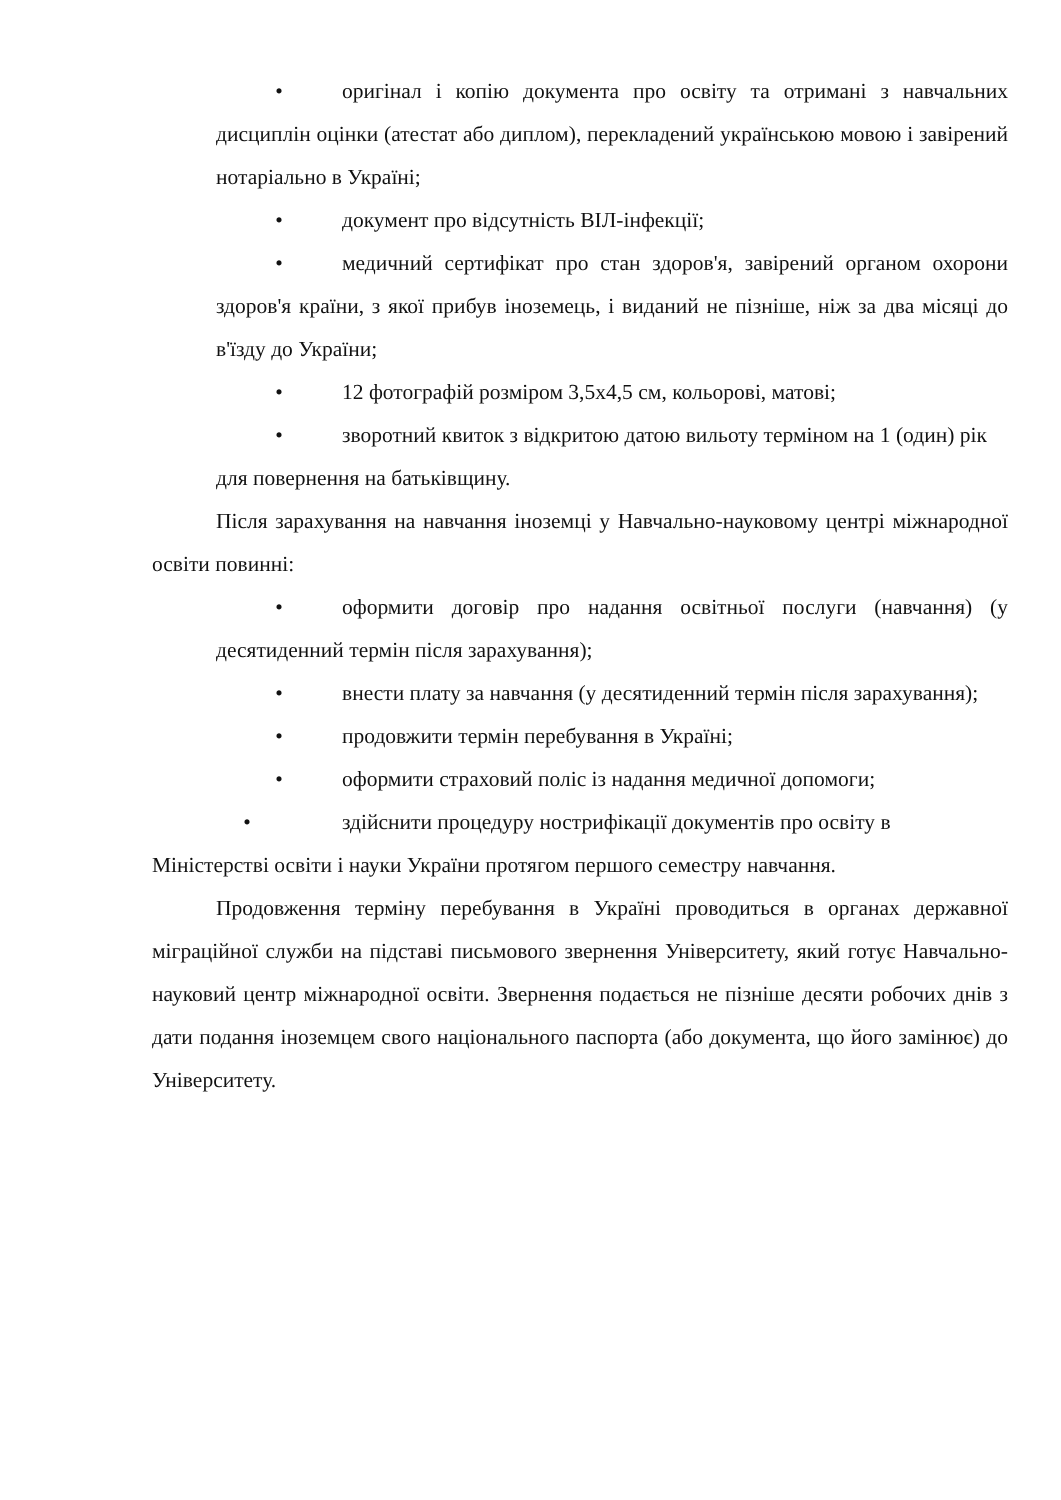• оригінал і копію документа про освіту та отримані з навчальних дисциплін оцінки (атестат або диплом), перекладений українською мовою і завірений нотаріально в Україні;
• документ про відсутність ВІЛ-інфекції;
• медичний сертифікат про стан здоров'я, завірений органом охорони здоров'я країни, з якої прибув іноземець, і виданий не пізніше, ніж за два місяці до в'їзду до України;
• 12 фотографій розміром 3,5х4,5 см, кольорові, матові;
• зворотний квиток з відкритою датою вильоту терміном на 1 (один) рік для повернення на батьківщину.
Після зарахування на навчання іноземці у Навчально-науковому центрі міжнародної освіти повинні:
• оформити договір про надання освітньої послуги (навчання) (у десятиденний термін після зарахування);
• внести плату за навчання (у десятиденний термін після зарахування);
• продовжити термін перебування в Україні;
• оформити страховий поліс із надання медичної допомоги;
• здійснити процедуру нострифікації документів про освіту в Міністерстві освіти і науки України протягом першого семестру навчання.
Продовження терміну перебування в Україні проводиться в органах державної міграційної служби на підставі письмового звернення Університету, який готує Навчально-науковий центр міжнародної освіти. Звернення подається не пізніше десяти робочих днів з дати подання іноземцем свого національного паспорта (або документа, що його замінює) до Університету.